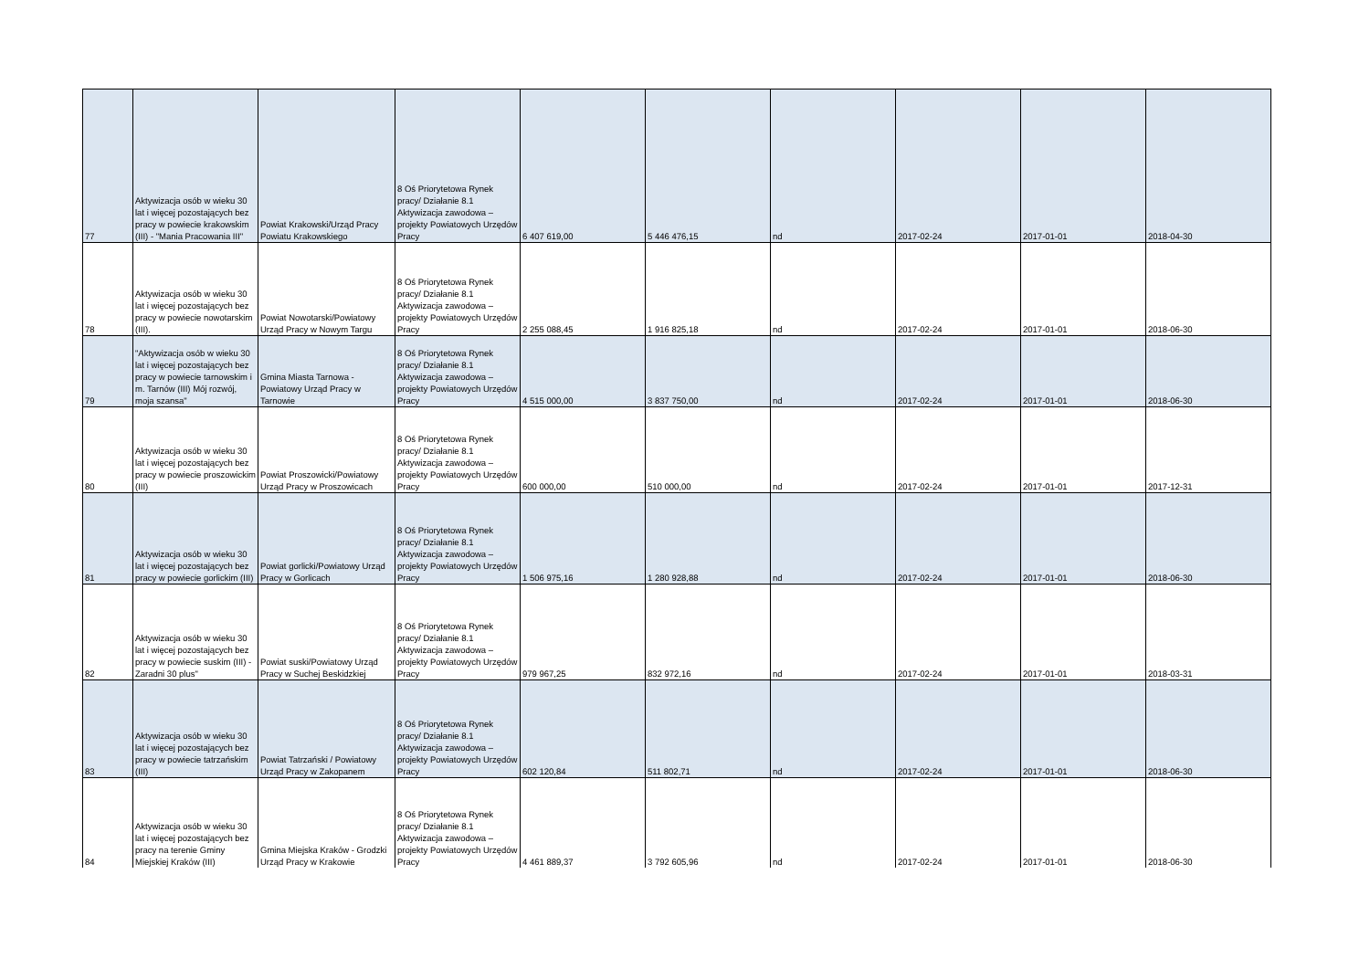| 77 | Aktywizacja osób w wieku 30 lat i więcej pozostających bez pracy w powiecie krakowskim (III) - "Mania Pracowania III" | Powiat Krakowski/Urząd Pracy Powiatu Krakowskiego | 8 Oś Priorytetowa Rynek pracy/ Działanie 8.1 Aktywizacja zawodowa – projekty Powiatowych Urzędów Pracy | 6 407 619,00 | 5 446 476,15 | nd | 2017-02-24 | 2017-01-01 | 2018-04-30 |
| 78 | Aktywizacja osób w wieku 30 lat i więcej pozostających bez pracy w powiecie nowotarskim (III). | Powiat Nowotarski/Powiatowy Urząd Pracy w Nowym Targu | 8 Oś Priorytetowa Rynek pracy/ Działanie 8.1 Aktywizacja zawodowa – projekty Powiatowych Urzędów Pracy | 2 255 088,45 | 1 916 825,18 | nd | 2017-02-24 | 2017-01-01 | 2018-06-30 |
| 79 | "Aktywizacja osób w wieku 30 lat i więcej pozostających bez pracy w powiecie tarnowskim i m. Tarnów (III) Mój rozwój, moja szansa" | Gmina Miasta Tarnowa - Powiatowy Urząd Pracy w Tarnowie | 8 Oś Priorytetowa Rynek pracy/ Działanie 8.1 Aktywizacja zawodowa – projekty Powiatowych Urzędów Pracy | 4 515 000,00 | 3 837 750,00 | nd | 2017-02-24 | 2017-01-01 | 2018-06-30 |
| 80 | Aktywizacja osób w wieku 30 lat i więcej pozostających bez pracy w powiecie proszowickim (III) | Powiat Proszowicki/Powiatowy Urząd Pracy w Proszowicach | 8 Oś Priorytetowa Rynek pracy/ Działanie 8.1 Aktywizacja zawodowa – projekty Powiatowych Urzędów Pracy | 600 000,00 | 510 000,00 | nd | 2017-02-24 | 2017-01-01 | 2017-12-31 |
| 81 | Aktywizacja osób w wieku 30 lat i więcej pozostających bez pracy w powiecie gorlickim (III) | Powiat gorlicki/Powiatowy Urząd Pracy w Gorlicach | 8 Oś Priorytetowa Rynek pracy/ Działanie 8.1 Aktywizacja zawodowa – projekty Powiatowych Urzędów Pracy | 1 506 975,16 | 1 280 928,88 | nd | 2017-02-24 | 2017-01-01 | 2018-06-30 |
| 82 | Aktywizacja osób w wieku 30 lat i więcej pozostających bez pracy w powiecie suskim (III) - Zaradni 30 plus" | Powiat suski/Powiatowy Urząd Pracy w Suchej Beskidzkiej | 8 Oś Priorytetowa Rynek pracy/ Działanie 8.1 Aktywizacja zawodowa – projekty Powiatowych Urzędów Pracy | 979 967,25 | 832 972,16 | nd | 2017-02-24 | 2017-01-01 | 2018-03-31 |
| 83 | Aktywizacja osób w wieku 30 lat i więcej pozostających bez pracy w powiecie tatrzańskim (III) | Powiat Tatrzański / Powiatowy Urząd Pracy w Zakopanem | 8 Oś Priorytetowa Rynek pracy/ Działanie 8.1 Aktywizacja zawodowa – projekty Powiatowych Urzędów Pracy | 602 120,84 | 511 802,71 | nd | 2017-02-24 | 2017-01-01 | 2018-06-30 |
| 84 | Aktywizacja osób w wieku 30 lat i więcej pozostających bez pracy na terenie Gminy Miejskiej Kraków (III) | Gmina Miejska Kraków - Grodzki Urząd Pracy w Krakowie | 8 Oś Priorytetowa Rynek pracy/ Działanie 8.1 Aktywizacja zawodowa – projekty Powiatowych Urzędów Pracy | 4 461 889,37 | 3 792 605,96 | nd | 2017-02-24 | 2017-01-01 | 2018-06-30 |